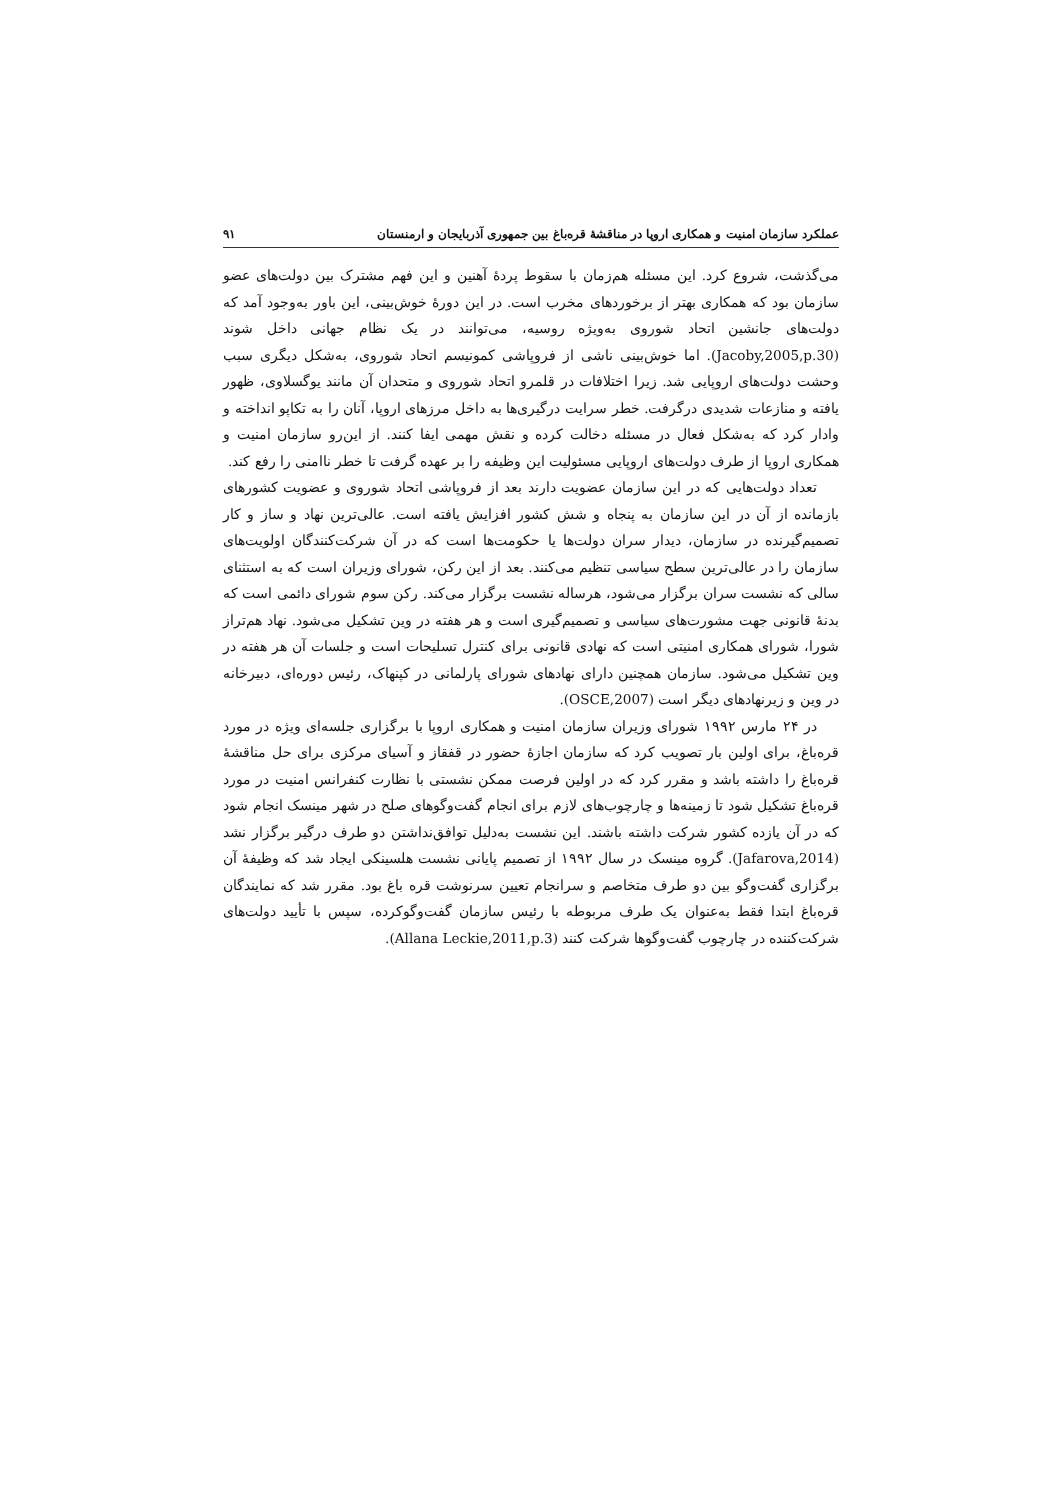عملکرد سازمان امنیت و همکاری اروپا در مناقشهٔ قره‌باغ بین جمهوری آذربایجان و ارمنستان ۹۱
می‌گذشت، شروع کرد. این مسئله هم‌زمان با سقوط پردهٔ آهنین و این فهم مشترک بین دولت‌های عضو سازمان بود که همکاری بهتر از برخوردهای مخرب است. در این دورهٔ خوش‌بینی، این باور به‌وجود آمد که دولت‌های جانشین اتحاد شوروی به‌ویژه روسیه، می‌توانند در یک نظام جهانی داخل شوند (Jacoby,2005,p.30). اما خوش‌بینی ناشی از فروپاشی کمونیسم اتحاد شوروی، به‌شکل دیگری سبب وحشت دولت‌های اروپایی شد. زیرا اختلافات در قلمرو اتحاد شوروی و متحدان آن مانند یوگسلاوی، ظهور یافته و منازعات شدیدی درگرفت. خطر سرایت درگیری‌ها به داخل مرزهای اروپا، آنان را به تکاپو انداخته و وادار کرد که به‌شکل فعال در مسئله دخالت کرده و نقش مهمی ایفا کنند. از این‌رو سازمان امنیت و همکاری اروپا از طرف دولت‌های اروپایی مسئولیت این وظیفه را بر عهده گرفت تا خطر ناامنی را رفع کند.
تعداد دولت‌هایی که در این سازمان عضویت دارند بعد از فروپاشی اتحاد شوروی و عضویت کشورهای بازمانده از آن در این سازمان به پنجاه و شش کشور افزایش یافته است. عالی‌ترین نهاد و ساز و کار تصمیم‌گیرنده در سازمان، دیدار سران دولت‌ها یا حکومت‌ها است که در آن شرکت‌کنندگان اولویت‌های سازمان را در عالی‌ترین سطح سیاسی تنظیم می‌کنند. بعد از این رکن، شورای وزیران است که به استثنای سالی که نشست سران برگزار می‌شود، هرساله نشست برگزار می‌کند. رکن سوم شورای دائمی است که بدنهٔ قانونی جهت مشورت‌های سیاسی و تصمیم‌گیری است و هر هفته در وین تشکیل می‌شود. نهاد هم‌تراز شورا، شورای همکاری امنیتی است که نهادی قانونی برای کنترل تسلیحات است و جلسات آن هر هفته در وین تشکیل می‌شود. سازمان همچنین دارای نهادهای شورای پارلمانی در کپنهاک، رئیس دوره‌ای، دبیرخانه در وین و زیرنهادهای دیگر است (OSCE,2007).
در ۲۴ مارس ۱۹۹۲ شورای وزیران سازمان امنیت و همکاری اروپا با برگزاری جلسه‌ای ویژه در مورد قره‌باغ، برای اولین بار تصویب کرد که سازمان اجازهٔ حضور در قفقاز و آسیای مرکزی برای حل مناقشهٔ قره‌باغ را داشته باشد و مقرر کرد که در اولین فرصت ممکن نشستی با نظارت کنفرانس امنیت در مورد قره‌باغ تشکیل شود تا زمینه‌ها و چارچوب‌های لازم برای انجام گفت‌وگوهای صلح در شهر مینسک انجام شود که در آن یازده کشور شرکت داشته باشند. این نشست به‌دلیل توافق‌نداشتن دو طرف درگیر برگزار نشد (Jafarova,2014). گروه مینسک در سال ۱۹۹۲ از تصمیم پایانی نشست هلسینکی ایجاد شد که وظیفهٔ آن برگزاری گفت‌وگو بین دو طرف متخاصم و سرانجام تعیین سرنوشت قره باغ بود. مقرر شد که نمایندگان قره‌باغ ابتدا فقط به‌عنوان یک طرف مربوطه با رئیس سازمان گفت‌وگوکرده، سپس با تأیید دولت‌های شرکت‌کننده در چارچوب گفت‌وگوها شرکت کنند (Allana Leckie,2011,p.3).